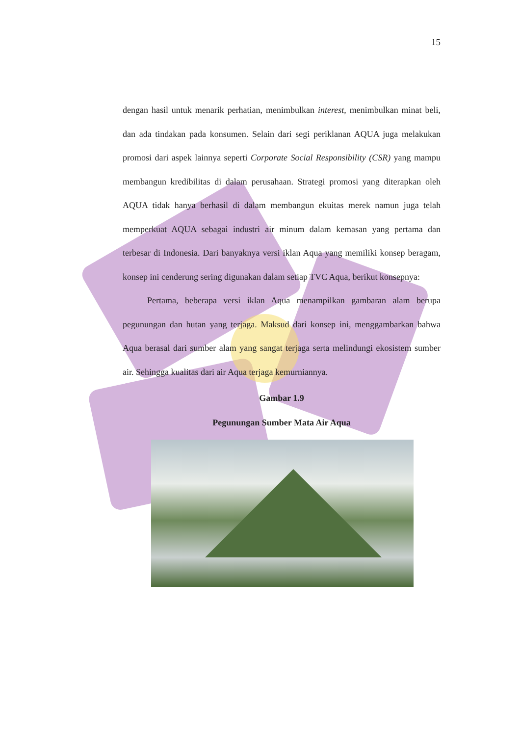15
dengan hasil untuk menarik perhatian, menimbulkan interest, menimbulkan minat beli, dan ada tindakan pada konsumen. Selain dari segi periklanan AQUA juga melakukan promosi dari aspek lainnya seperti Corporate Social Responsibility (CSR) yang mampu membangun kredibilitas di dalam perusahaan. Strategi promosi yang diterapkan oleh AQUA tidak hanya berhasil di dalam membangun ekuitas merek namun juga telah memperkuat AQUA sebagai industri air minum dalam kemasan yang pertama dan terbesar di Indonesia. Dari banyaknya versi iklan Aqua yang memiliki konsep beragam, konsep ini cenderung sering digunakan dalam setiap TVC Aqua, berikut konsepnya:
Pertama, beberapa versi iklan Aqua menampilkan gambaran alam berupa pegunungan dan hutan yang terjaga. Maksud dari konsep ini, menggambarkan bahwa Aqua berasal dari sumber alam yang sangat terjaga serta melindungi ekosistem sumber air. Sehingga kualitas dari air Aqua terjaga kemurniannya.
Gambar 1.9
Pegunungan Sumber Mata Air Aqua